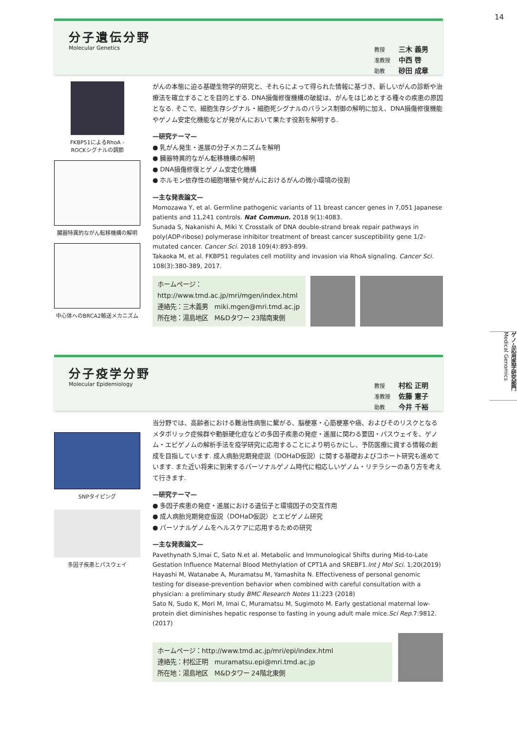14
ゲノム応用医学研究部門
Medical Genomics
分子遺伝分野
Molecular Genetics
教授 三木 義男
准教授 中西 啓
助教 砂田 成章
FKBP51によるRhoA -
ROCKシグナルの調節
臓器特異的ながん転移機構の解明
中心体へのBRCA2輸送メカニズム
がんの本態に迫る基礎生物学的研究と、それらによって得られた情報に基づき、新しいがんの診断や治療法を確立することを目的とする. DNA損傷修復機構の破綻は、がんをはじめとする種々の疾患の原因となる. そこで、細胞生存シグナル・細胞死シグナルのバランス制御の解明に加え、DNA損傷修復機能やゲノム安定化機能などが発がんにおいて果たす役割を解明する.
—研究テーマ—
● 乳がん発生・進展の分子メカニズムを解明
● 臓器特異的ながん転移機構の解明
● DNA損傷修復とゲノム安定化機構
● ホルモン依存性の細胞増殖や発がんにおけるがんの微小環境の役割
—主な発表論文—
Momozawa Y, et al. Germline pathogenic variants of 11 breast cancer genes in 7,051 Japanese patients and 11,241 controls. Nat Commun. 2018 9(1):4083.
Sunada S, Nakanishi A, Miki Y. Crosstalk of DNA double-strand break repair pathways in poly(ADP-ribose) polymerase inhibitor treatment of breast cancer susceptibility gene 1/2-mutated cancer. Cancer Sci. 2018 109(4):893-899.
Takaoka M, et al. FKBP51 regulates cell motility and invasion via RhoA signaling. Cancer Sci. 108(3):380-389, 2017.
ホームページ：
http://www.tmd.ac.jp/mri/mgen/index.html
連絡先：三木義男　miki.mgen@mri.tmd.ac.jp
所在地：湯島地区　M&Dタワー 23階南東側
分子疫学分野
Molecular Epidemiology
教授 村松 正明
准教授 佐藤 憲子
助教 今井 千裕
SNPタイピング
多因子疾患とパスウェイ
当分野では、高齢者における難治性病態に繋がる、脳梗塞・心筋梗塞や癌、およびそのリスクとなるメタボリック症候群や動脈硬化症などの多因子疾患の発症・進展に関わる要因・パスウェイを、ゲノム・エピゲノムの解析手法を疫学研究に応用することにより明らかにし、予防医療に資する情報の創成を目指しています. 成人病胎児期発症説（DOHaD仮説）に関する基礎およびコホート研究も進めています. また近い将来に到来するパーソナルゲノム時代に相応しいゲノム・リテラシーのあり方を考えて行きます.
—研究テーマ—
● 多因子疾患の発症・進展における遺伝子と環境因子の交互作用
● 成人病胎児期発症仮説（DOHaD仮説）とエピゲノム研究
● パーソナルゲノムをヘルスケアに応用するための研究
—主な発表論文—
Pavethynath S,Imai C, Sato N.et al. Metabolic and Immunological Shifts during Mid-to-Late Gestation Influence Maternal Blood Methylation of CPT1A and SREBF1.Int J Mol Sci. 1;20(2019)
Hayashi M, Watanabe A, Muramatsu M, Yamashita N. Effectiveness of personal genomic testing for disease-prevention behavior when combined with careful consultation with a physician: a preliminary study BMC Research Notes 11:223 (2018)
Sato N, Sudo K, Mori M, Imai C, Muramatsu M, Sugimoto M. Early gestational maternal low-protein diet diminishes hepatic response to fasting in young adult male mice.Sci Rep. 7:9812.(2017)
ホームページ：http://www.tmd.ac.jp/mri/epi/index.html
連絡先：村松正明　muramatsu.epi@mri.tmd.ac.jp
所在地：湯島地区　M&Dタワー 24階北東側